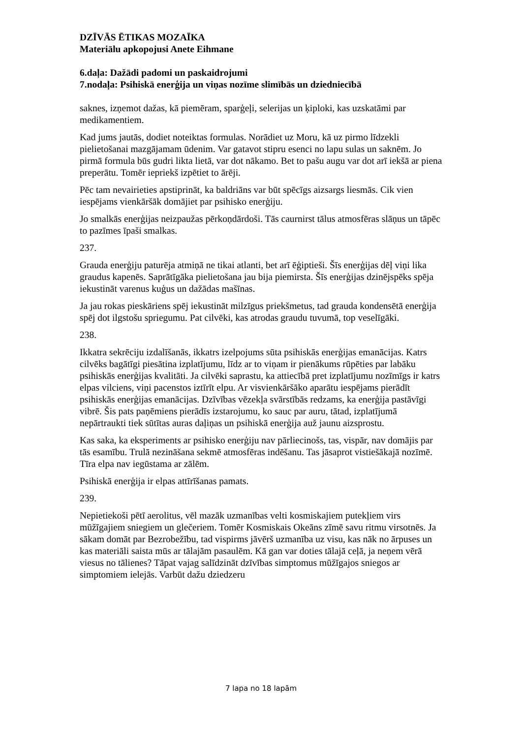DZĪVĀS ĒTIKAS MOZAĪKA
Materiālu apkopojusi Anete Eihmane
6.daļa: Dažādi padomi un paskaidrojumi
7.nodaļa: Psihiskā enerģija un viņas nozīme slimībās un dziedniecībā
saknes, izņemot dažas, kā piemēram, sparģeļi, selerijas un ķiploki, kas uzskatāmi par medikamentiem.
Kad jums jautās, dodiet noteiktas formulas. Norādiet uz Moru, kā uz pirmo līdzekli pielietošanai mazgājamam ūdenim. Var gatavot stipru esenci no lapu sulas un saknēm. Jo pirmā formula būs gudri likta lietā, var dot nākamo. Bet to pašu augu var dot arī iekšā ar piena preperātu. Tomēr iepriekš izpētiet to ārēji.
Pēc tam nevairieties apstiprināt, ka baldriāns var būt spēcīgs aizsargs liesmās. Cik vien iespējams vienkāršāk domājiet par psihisko enerģiju.
Jo smalkās enerģijas neizpaužas pērkoņdārdoši. Tās caurnirst tālus atmosfēras slāņus un tāpēc to pazīmes īpaši smalkas.
237.
Grauda enerģiju paturēja atmiņā ne tikai atlanti, bet arī ēģiptieši. Šīs enerģijas dēļ viņi lika graudus kapenēs. Saprātīgāka pielietošana jau bija piemirsta. Šīs enerģijas dzinējspēks spēja iekustināt varenus kuģus un dažādas mašīnas.
Ja jau rokas pieskāriens spēj iekustināt milzīgus priekšmetus, tad grauda kondensētā enerģija spēj dot ilgstošu spriegumu. Pat cilvēki, kas atrodas graudu tuvumā, top veselīgāki.
238.
Ikkatra sekrēciju izdalīšanās, ikkatrs izelpojums sūta psihiskās enerģijas emanācijas. Katrs cilvēks bagātīgi piesātina izplatījumu, līdz ar to viņam ir pienākums rūpēties par labāku psihiskās enerģijas kvalitāti. Ja cilvēki saprastu, ka attiecībā pret izplatījumu nozīmīgs ir katrs elpas vilciens, viņi pacenstos iztīrīt elpu. Ar visvienkāršāko aparātu iespējams pierādīt psihiskās enerģijas emanācijas. Dzīvības vēzekļa svārstībās redzams, ka enerģija pastāvīgi vibrē. Šis pats paņēmiens pierādīs izstarojumu, ko sauc par auru, tātad, izplatījumā nepārtraukti tiek sūtītas auras daļiņas un psihiskā enerģija auž jaunu aizsprostu.
Kas saka, ka eksperiments ar psihisko enerģiju nav pārliecinošs, tas, vispār, nav domājis par tās esamību. Trulā nezināšana sekmē atmosfēras indēšanu. Tas jāsaprot vistiešākajā nozīmē. Tīra elpa nav iegūstama ar zālēm.
Psihiskā enerģija ir elpas attīrīšanas pamats.
239.
Nepietiekoši pētī aerolitus, vēl mazāk uzmanības velti kosmiskajiem putekļiem virs mūžīgajiem sniegiem un glečeriem. Tomēr Kosmiskais Okeāns zīmē savu ritmu virsotnēs. Ja sākam domāt par Bezrobežību, tad vispirms jāvērš uzmanība uz visu, kas nāk no ārpuses un kas materiāli saista mūs ar tālajām pasaulēm. Kā gan var doties tālajā ceļā, ja neņem vērā viesus no tālienes? Tāpat vajag salīdzināt dzīvības simptomus mūžīgajos sniegos ar simptomiem ielejās. Varbūt dažu dziedzeru
7 lapa no 18 lapām